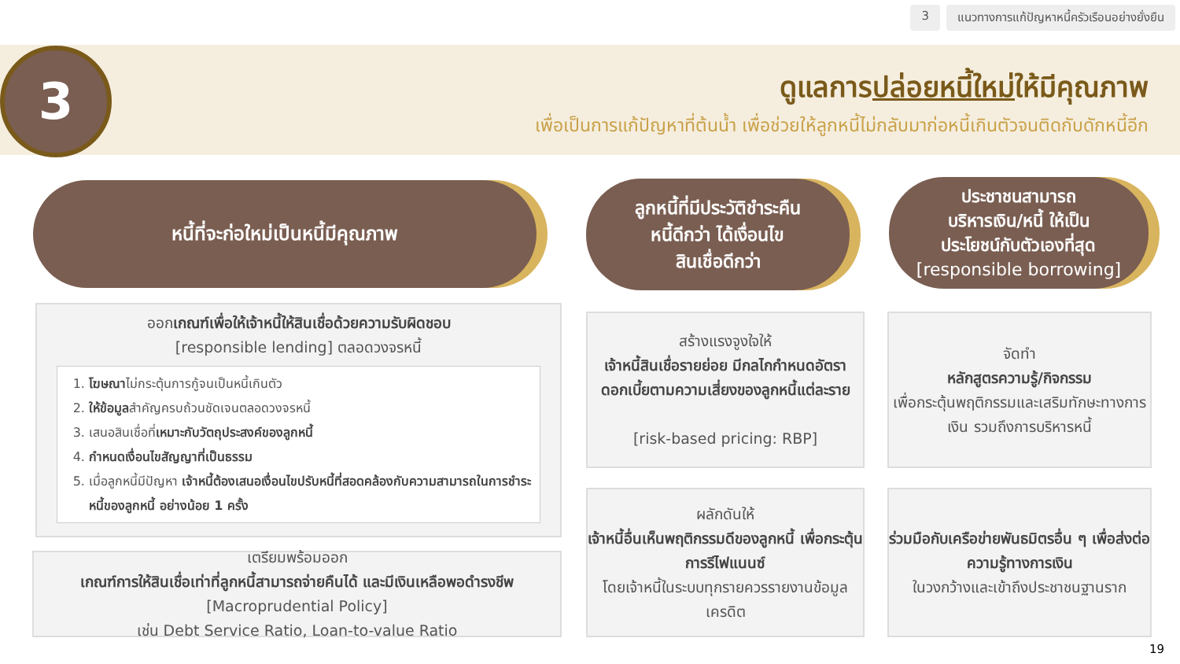3 แนวทางการแก้ปัญหาหนี้ครัวเรือนอย่างยั่งยืน
3
ดูแลการปล่อยหนี้ใหม่ให้มีคุณภาพ
เพื่อเป็นการแก้ปัญหาที่ต้นน้ำ เพื่อช่วยให้ลูกหนี้ไม่กลับมาก่อหนี้เกินตัวจนติดกับดักหนี้อีก
หนี้ที่จะก่อใหม่เป็นหนี้มีคุณภาพ
ลูกหนี้ที่มีประวัติชำระคืน
หนี้ดีกว่า ได้เงื่อนไข
สินเชื่อดีกว่า
ประชาชนสามารถ
บริหารเงิน/หนี้ ให้เป็น
ประโยชน์กับตัวเองที่สุด
[responsible borrowing]
ออกเกณฑ์เพื่อให้เจ้าหนี้ให้สินเชื่อด้วยความรับผิดชอบ
[responsible lending] ตลอดวงจรหนี้
1. โฆษณาไม่กระตุ้นการกู้จนเป็นหนี้เกินตัว
2. ให้ข้อมูลสำคัญครบถ้วนชัดเจนตลอดวงจรหนี้
3. เสนอสินเชื่อที่เหมาะกับวัตถุประสงค์ของลูกหนี้
4. กำหนดเงื่อนไขสัญญาที่เป็นธรรม
5. เมื่อลูกหนี้มีปัญหา เจ้าหนี้ต้องเสนอเงื่อนไขปรับหนี้ที่สอดคล้องกับความสามารถในการชำระหนี้ของลูกหนี้ อย่างน้อย 1 ครั้ง
เตรียมพร้อมออก
เกณฑ์การให้สินเชื่อเท่าที่ลูกหนี้สามารถจ่ายคืนได้ และมีเงินเหลือพอดำรงชีพ
[Macroprudential Policy]
เช่น Debt Service Ratio, Loan-to-value Ratio
สร้างแรงจูงใจให้
เจ้าหนี้สินเชื่อรายย่อย มีกลไกกำหนดอัตราดอกเบี้ยตามความเสี่ยงของลูกหนี้แต่ละราย
[risk-based pricing: RBP]
ผลักดันให้
เจ้าหนี้อื่นเห็นพฤติกรรมดีของลูกหนี้ เพื่อกระตุ้นการรีไฟแนนซ์
โดยเจ้าหนี้ในระบบทุกรายควรรายงานข้อมูลเครดิต
จัดทำ
หลักสูตรความรู้/กิจกรรม
เพื่อกระตุ้นพฤติกรรมและเสริมทักษะทางการเงิน รวมถึงการบริหารหนี้
ร่วมมือกับเครือข่ายพันธมิตรอื่น ๆ เพื่อส่งต่อความรู้ทางการเงิน
ในวงกว้างและเข้าถึงประชาชนฐานราก
19